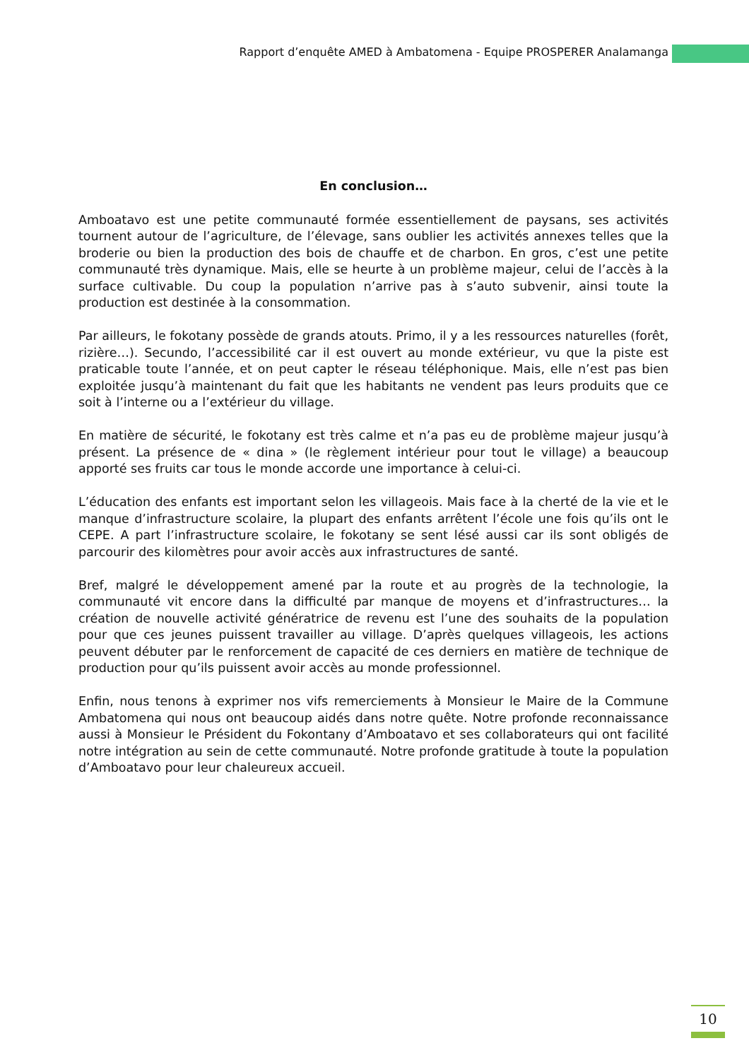Rapport d’enquête AMED à Ambatomena - Equipe PROSPERER Analamanga
En conclusion…
Amboatavo est une petite communauté formée essentiellement de paysans, ses activités tournent autour de l’agriculture, de l’élevage, sans oublier les activités annexes telles que la broderie ou bien la production des bois de chauffe et de charbon. En gros, c’est une petite communauté très dynamique. Mais, elle se heurte à un problème majeur, celui de l’accès à la surface cultivable. Du coup la population n’arrive pas à s’auto subvenir, ainsi toute la production est destinée à la consommation.
Par ailleurs, le fokotany possède de grands atouts. Primo, il y a les ressources naturelles (forêt, rizière…). Secundo, l’accessibilité car il est ouvert au monde extérieur, vu que la piste est praticable toute l’année, et on peut capter le réseau téléphonique. Mais, elle n’est pas bien exploitée jusqu’à maintenant du fait que les habitants ne vendent pas leurs produits que ce soit à l’interne ou a l’extérieur du village.
En matière de sécurité, le fokotany est très calme et n’a pas eu de problème majeur jusqu’à présent. La présence de « dina » (le règlement intérieur pour tout le village) a beaucoup apporté ses fruits car tous le monde accorde une importance à celui-ci.
L’éducation des enfants est important selon les villageois. Mais face à la cherté de la vie et le manque d’infrastructure scolaire, la plupart des enfants arrêtent l’école une fois qu’ils ont le CEPE. A part l’infrastructure scolaire, le fokotany se sent lésé aussi car ils sont obligés de parcourir des kilomètres pour avoir accès aux infrastructures de santé.
Bref, malgré le développement amené par la route et au progrès de la technologie, la communauté vit encore dans la difficulté par manque de moyens et d’infrastructures… la création de nouvelle activité génératrice de revenu est l’une des souhaits de la population pour que ces jeunes puissent travailler au village. D’après quelques villageois, les actions peuvent débuter par le renforcement de capacité de ces derniers en matière de technique de production pour qu’ils puissent avoir accès au monde professionnel.
Enfin, nous tenons à exprimer nos vifs remerciements à Monsieur le Maire de la Commune Ambatomena qui nous ont beaucoup aidés dans notre quête. Notre profonde reconnaissance aussi à Monsieur le Président du Fokontany d’Amboatavo et ses collaborateurs qui ont facilité notre intégration au sein de cette communauté. Notre profonde gratitude à toute la population d’Amboatavo pour leur chaleureux accueil.
10